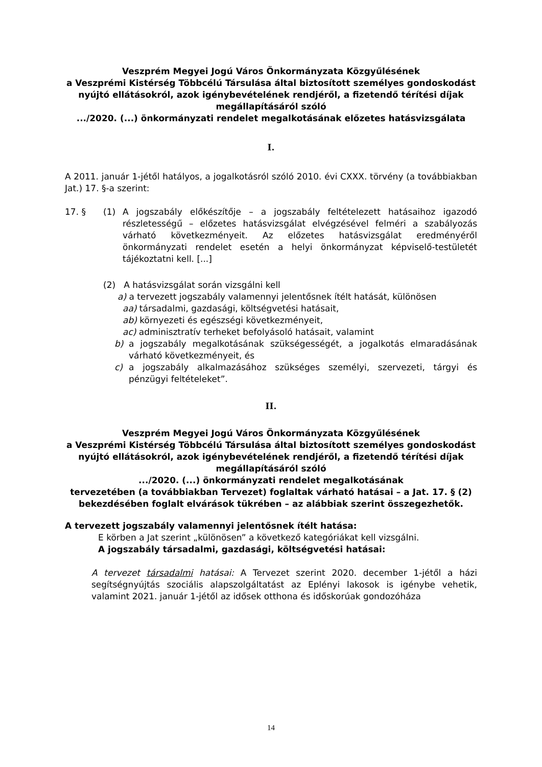Veszprém Megyei Jogú Város Önkormányzata Közgyűlésének
a Veszprémi Kistérség Többcélú Társulása által biztosított személyes gondoskodást nyújtó ellátásokról, azok igénybevételének rendjéről, a fizetendő térítési díjak megállapításáról szóló
.../2020. (...) önkormányzati rendelet megalkotásának előzetes hatásvizsgálata
I.
A 2011. január 1-jétől hatályos, a jogalkotásról szóló 2010. évi CXXX. törvény (a továbbiakban Jat.) 17. §-a szerint:
17. § (1) A jogszabály előkészítője – a jogszabály feltételezett hatásaihoz igazodó részletességű – előzetes hatásvizsgálat elvégzésével felméri a szabályozás várható következményeit. Az előzetes hatásvizsgálat eredményéről önkormányzati rendelet esetén a helyi önkormányzat képviselő-testületét tájékoztatni kell. [...]
(2) A hatásvizsgálat során vizsgálni kell
a) a tervezett jogszabály valamennyi jelentősnek ítélt hatását, különösen
aa) társadalmi, gazdasági, költségvetési hatásait,
ab) környezeti és egészségi következményeit,
ac) adminisztratív terheket befolyásoló hatásait, valamint
b) a jogszabály megalkotásának szükségességét, a jogalkotás elmaradásának várható következményeit, és
c) a jogszabály alkalmazásához szükséges személyi, szervezeti, tárgyi és pénzügyi feltételeket”.
II.
Veszprém Megyei Jogú Város Önkormányzata Közgyűlésének
a Veszprémi Kistérség Többcélú Társulása által biztosított személyes gondoskodást nyújtó ellátásokról, azok igénybevételének rendjéről, a fizetendő térítési díjak megállapításáról szóló
.../2020. (...) önkormányzati rendelet megalkotásának
tervezetében (a továbbiakban Tervezet) foglaltak várható hatásai – a Jat. 17. § (2) bekezdésében foglalt elvárások tükrében – az alábbiak szerint összegezhetők.
A tervezett jogszabály valamennyi jelentősnek ítélt hatása:
E körben a Jat szerint „különösen” a következő kategóriákat kell vizsgálni.
A jogszabály társadalmi, gazdasági, költségvetési hatásai:
A tervezet társadalmi hatásai: A Tervezet szerint 2020. december 1-jétől a házi segítségnyújtás szociális alapszolgáltatást az Eplényi lakosok is igénybe vehetik, valamint 2021. január 1-jétől az idősek otthona és időskorúak gondozóháza
14